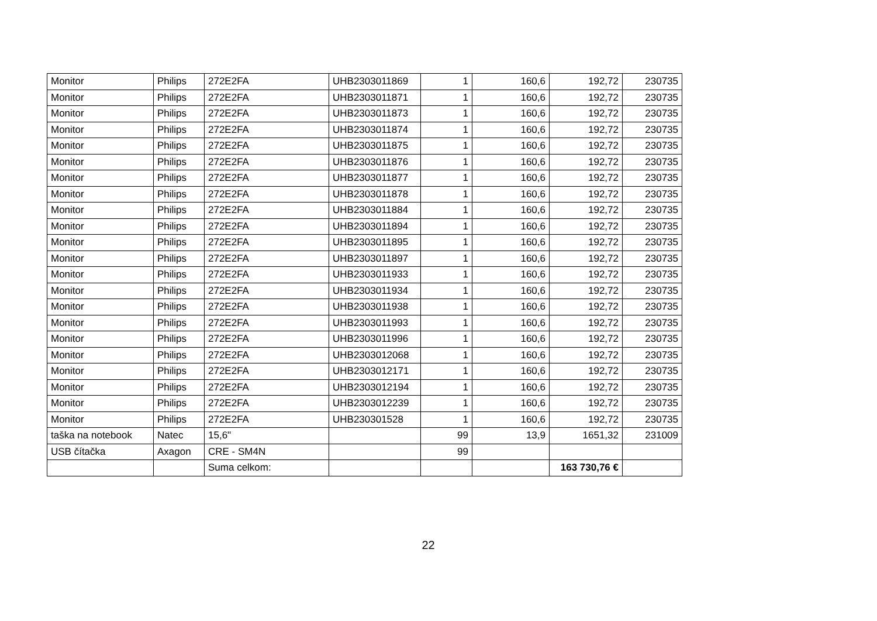| Monitor | Philips | 272E2FA | UHB2303011869 | 1 | 160,6 | 192,72 | 230735 |
| Monitor | Philips | 272E2FA | UHB2303011871 | 1 | 160,6 | 192,72 | 230735 |
| Monitor | Philips | 272E2FA | UHB2303011873 | 1 | 160,6 | 192,72 | 230735 |
| Monitor | Philips | 272E2FA | UHB2303011874 | 1 | 160,6 | 192,72 | 230735 |
| Monitor | Philips | 272E2FA | UHB2303011875 | 1 | 160,6 | 192,72 | 230735 |
| Monitor | Philips | 272E2FA | UHB2303011876 | 1 | 160,6 | 192,72 | 230735 |
| Monitor | Philips | 272E2FA | UHB2303011877 | 1 | 160,6 | 192,72 | 230735 |
| Monitor | Philips | 272E2FA | UHB2303011878 | 1 | 160,6 | 192,72 | 230735 |
| Monitor | Philips | 272E2FA | UHB2303011884 | 1 | 160,6 | 192,72 | 230735 |
| Monitor | Philips | 272E2FA | UHB2303011894 | 1 | 160,6 | 192,72 | 230735 |
| Monitor | Philips | 272E2FA | UHB2303011895 | 1 | 160,6 | 192,72 | 230735 |
| Monitor | Philips | 272E2FA | UHB2303011897 | 1 | 160,6 | 192,72 | 230735 |
| Monitor | Philips | 272E2FA | UHB2303011933 | 1 | 160,6 | 192,72 | 230735 |
| Monitor | Philips | 272E2FA | UHB2303011934 | 1 | 160,6 | 192,72 | 230735 |
| Monitor | Philips | 272E2FA | UHB2303011938 | 1 | 160,6 | 192,72 | 230735 |
| Monitor | Philips | 272E2FA | UHB2303011993 | 1 | 160,6 | 192,72 | 230735 |
| Monitor | Philips | 272E2FA | UHB2303011996 | 1 | 160,6 | 192,72 | 230735 |
| Monitor | Philips | 272E2FA | UHB2303012068 | 1 | 160,6 | 192,72 | 230735 |
| Monitor | Philips | 272E2FA | UHB2303012171 | 1 | 160,6 | 192,72 | 230735 |
| Monitor | Philips | 272E2FA | UHB2303012194 | 1 | 160,6 | 192,72 | 230735 |
| Monitor | Philips | 272E2FA | UHB2303012239 | 1 | 160,6 | 192,72 | 230735 |
| Monitor | Philips | 272E2FA | UHB230301528 | 1 | 160,6 | 192,72 | 230735 |
| taška na notebook | Natec | 15,6" | | 99 | 13,9 | 1651,32 | 231009 |
| USB čítačka | Axagon | CRE - SM4N | | 99 | | | |
| | | Suma celkom: | | | | 163 730,76 € | |
22